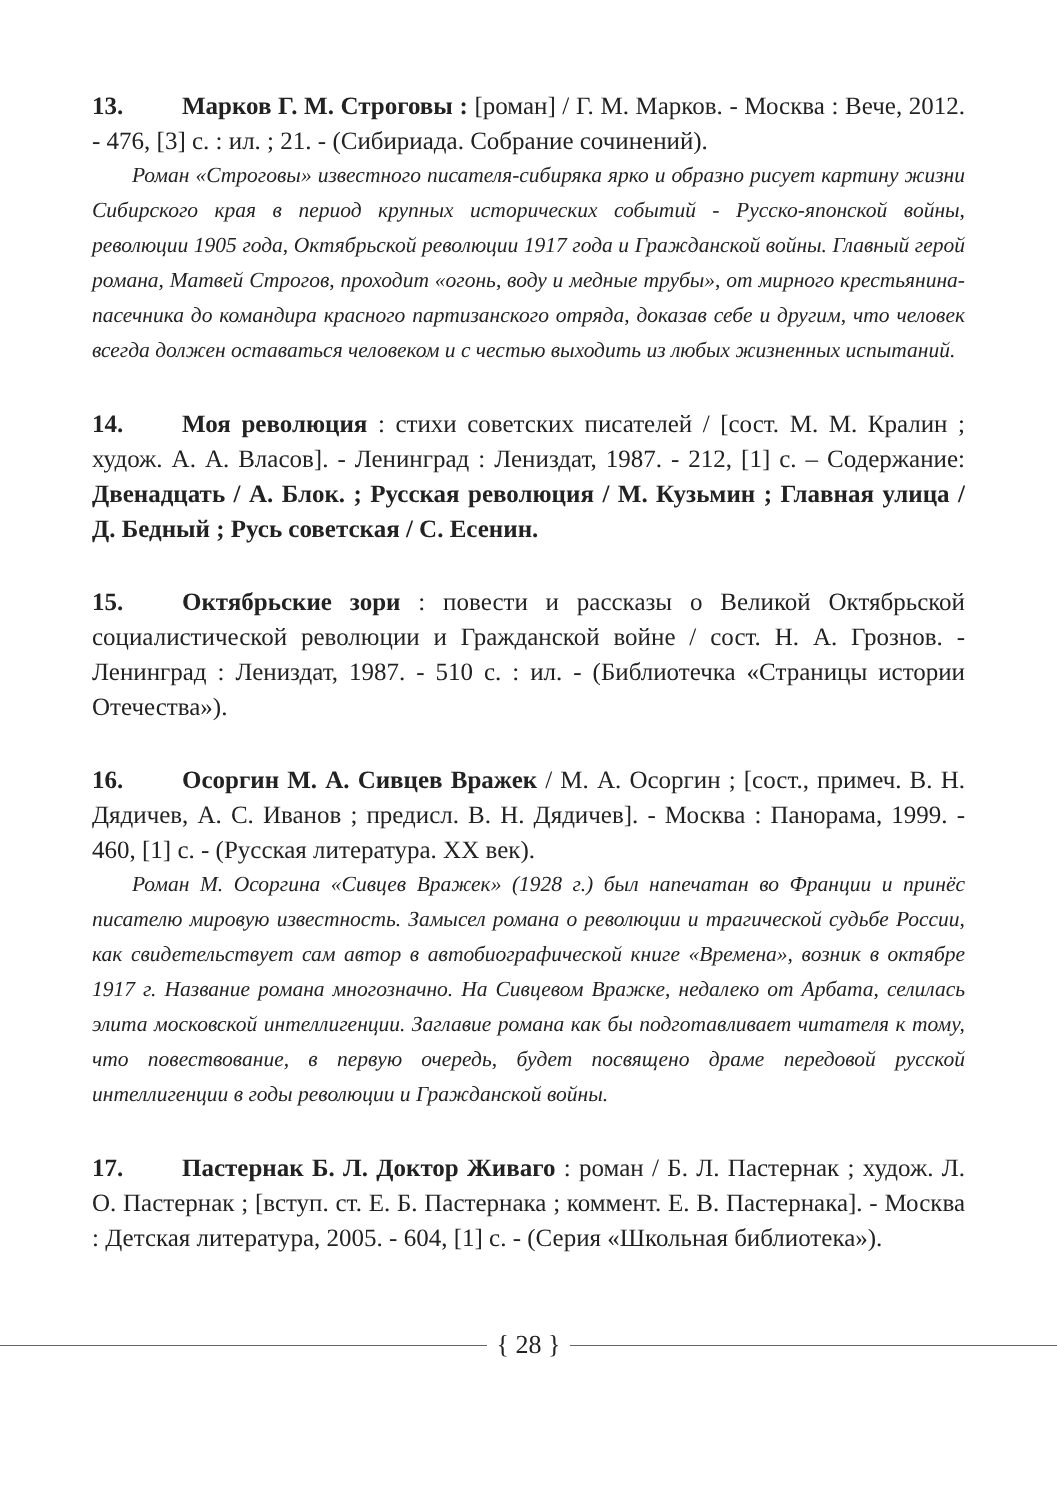13. Марков Г. М. Строговы : [роман] / Г. М. Марков. - Москва : Вече, 2012. - 476, [3] с. : ил. ; 21. - (Сибириада. Собрание сочинений).
Роман «Строговы» известного писателя-сибиряка ярко и образно рисует картину жизни Сибирского края в период крупных исторических событий - Русско-японской войны, революции 1905 года, Октябрьской революции 1917 года и Гражданской войны. Главный герой романа, Матвей Строгов, проходит «огонь, воду и медные трубы», от мирного крестьянина-пасечника до командира красного партизанского отряда, доказав себе и другим, что человек всегда должен оставаться человеком и с честью выходить из любых жизненных испытаний.
14. Моя революция : стихи советских писателей / [сост. М. М. Кралин ; худож. А. А. Власов]. - Ленинград : Лениздат, 1987. - 212, [1] с. – Содержание: Двенадцать / А. Блок. ; Русская революция / М. Кузьмин ; Главная улица / Д. Бедный ; Русь советская / С. Есенин.
15. Октябрьские зори : повести и рассказы о Великой Октябрьской социалистической революции и Гражданской войне / сост. Н. А. Грознов. - Ленинград : Лениздат, 1987. - 510 с. : ил. - (Библиотечка «Страницы истории Отечества»).
16. Осоргин М. А. Сивцев Вражек / М. А. Осоргин ; [сост., примеч. В. Н. Дядичев, А. С. Иванов ; предисл. В. Н. Дядичев]. - Москва : Панорама, 1999. - 460, [1] с. - (Русская литература. XX век).
Роман М. Осоргина «Сивцев Вражек» (1928 г.) был напечатан во Франции и принёс писателю мировую известность. Замысел романа о революции и трагической судьбе России, как свидетельствует сам автор в автобиографической книге «Времена», возник в октябре 1917 г. Название романа многозначно. На Сивцевом Вражке, недалеко от Арбата, селилась элита московской интеллигенции. Заглавие романа как бы подготавливает читателя к тому, что повествование, в первую очередь, будет посвящено драме передовой русской интеллигенции в годы революции и Гражданской войны.
17. Пастернак Б. Л. Доктор Живаго : роман / Б. Л. Пастернак ; худож. Л. О. Пастернак ; [вступ. ст. Е. Б. Пастернака ; коммент. Е. В. Пастернака]. - Москва : Детская литература, 2005. - 604, [1] с. - (Серия «Школьная библиотека»).
{ 28 }